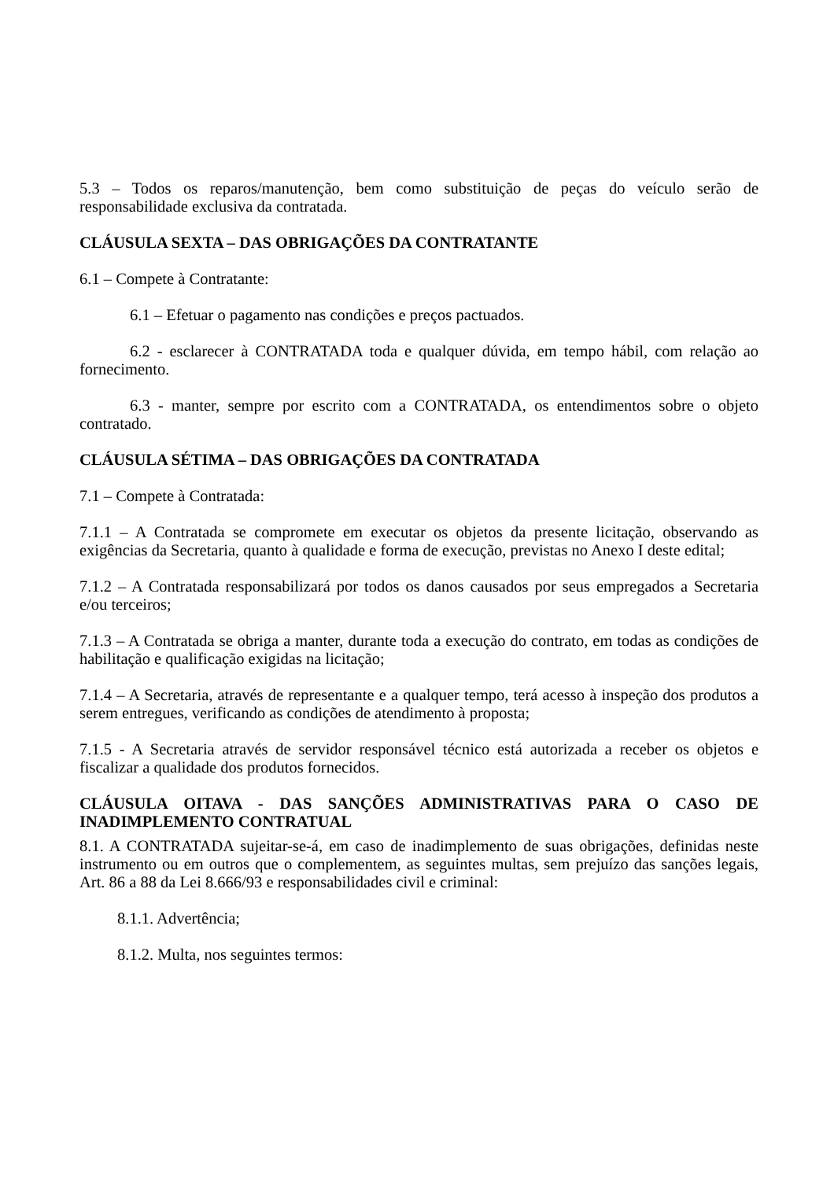5.3 – Todos os reparos/manutenção, bem como substituição de peças do veículo serão de responsabilidade exclusiva da contratada.
CLÁUSULA SEXTA – DAS OBRIGAÇÕES DA CONTRATANTE
6.1 – Compete à Contratante:
6.1 – Efetuar o pagamento nas condições e preços pactuados.
6.2 - esclarecer à CONTRATADA toda e qualquer dúvida, em tempo hábil, com relação ao fornecimento.
6.3 - manter, sempre por escrito com a CONTRATADA, os entendimentos sobre o objeto contratado.
CLÁUSULA SÉTIMA – DAS OBRIGAÇÕES DA CONTRATADA
7.1 – Compete à Contratada:
7.1.1 – A Contratada se compromete em executar os objetos da presente licitação, observando as exigências da Secretaria, quanto à qualidade e forma de execução, previstas no Anexo I deste edital;
7.1.2 – A Contratada responsabilizará por todos os danos causados por seus empregados a Secretaria e/ou terceiros;
7.1.3 – A Contratada se obriga a manter, durante toda a execução do contrato, em todas as condições de habilitação e qualificação exigidas na licitação;
7.1.4 – A Secretaria, através de representante e a qualquer tempo, terá acesso à inspeção dos produtos a serem entregues, verificando as condições de atendimento à proposta;
7.1.5 - A Secretaria através de servidor responsável técnico está autorizada a receber os objetos e fiscalizar a qualidade dos produtos fornecidos.
CLÁUSULA OITAVA - DAS SANÇÕES ADMINISTRATIVAS PARA O CASO DE INADIMPLEMENTO CONTRATUAL
8.1. A CONTRATADA sujeitar-se-á, em caso de inadimplemento de suas obrigações, definidas neste instrumento ou em outros que o complementem, as seguintes multas, sem prejuízo das sanções legais, Art. 86 a 88 da Lei 8.666/93 e responsabilidades civil e criminal:
8.1.1. Advertência;
8.1.2. Multa, nos seguintes termos: